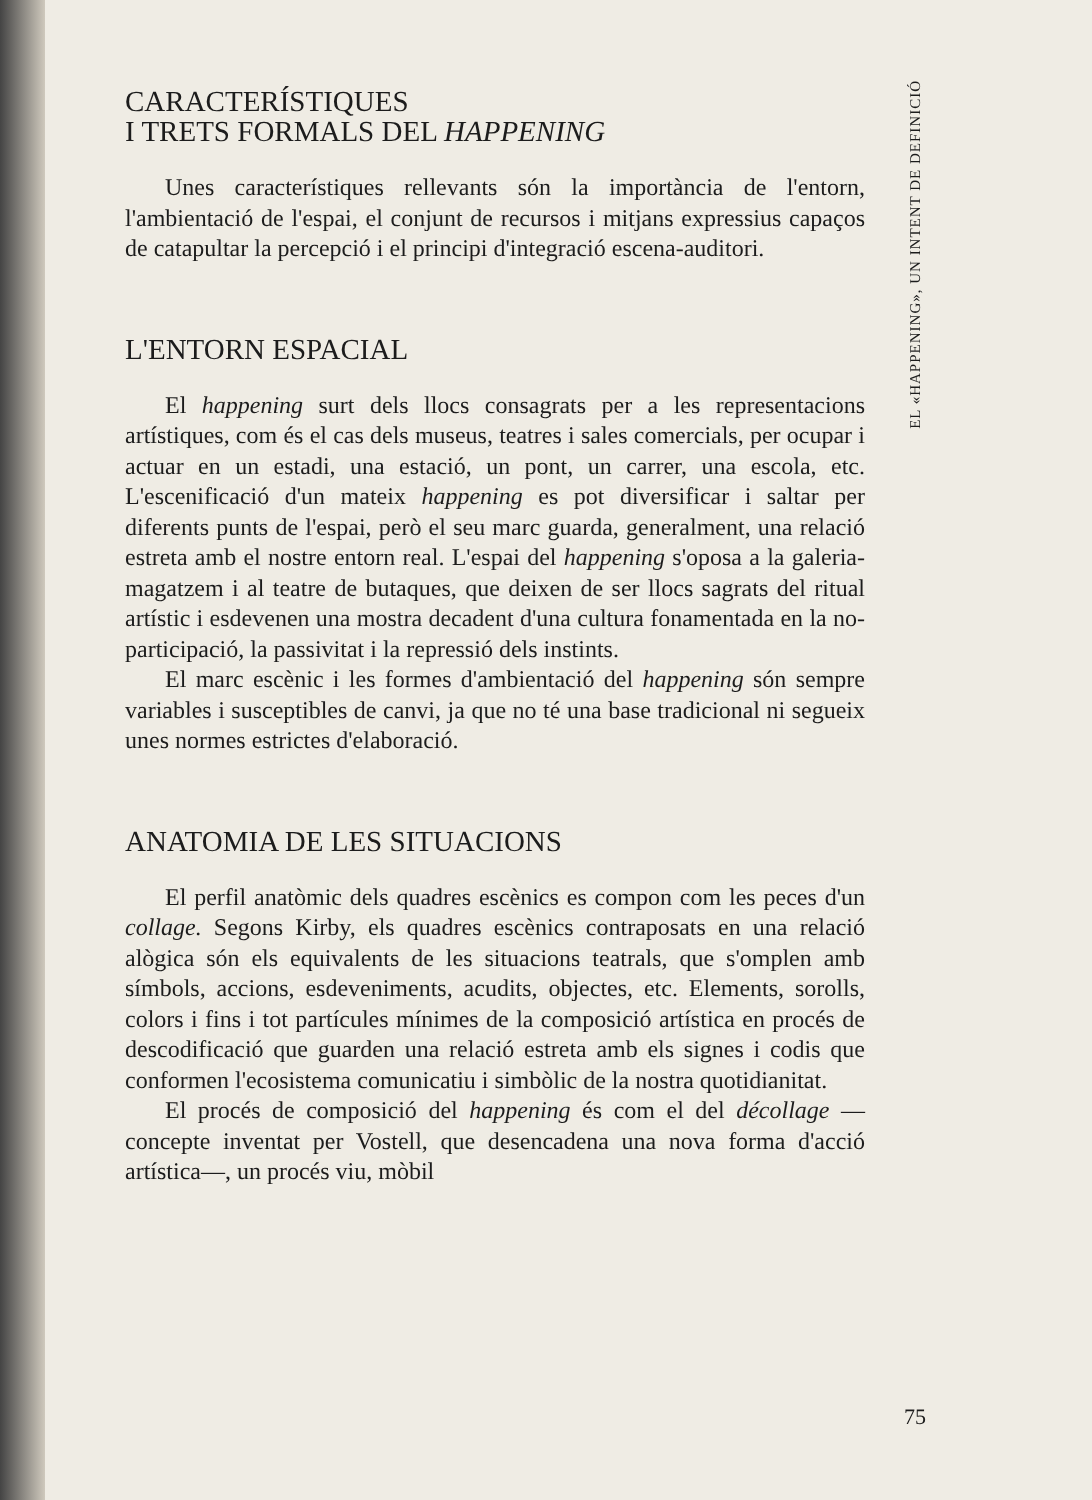CARACTERÍSTIQUES
I TRETS FORMALS DEL HAPPENING
Unes característiques rellevants són la importància de l'entorn, l'ambientació de l'espai, el conjunt de recursos i mitjans expressius capaços de catapultar la percepció i el principi d'integració escena-auditori.
L'ENTORN ESPACIAL
El happening surt dels llocs consagrats per a les representacions artístiques, com és el cas dels museus, teatres i sales comercials, per ocupar i actuar en un estadi, una estació, un pont, un carrer, una escola, etc. L'escenificació d'un mateix happening es pot diversificar i saltar per diferents punts de l'espai, però el seu marc guarda, generalment, una relació estreta amb el nostre entorn real. L'espai del happening s'oposa a la galeria-magatzem i al teatre de butaques, que deixen de ser llocs sagrats del ritual artístic i esdevenen una mostra decadent d'una cultura fonamentada en la no-participació, la passivitat i la repressió dels instints.
El marc escènic i les formes d'ambientació del happening són sempre variables i susceptibles de canvi, ja que no té una base tradicional ni segueix unes normes estrictes d'elaboració.
ANATOMIA DE LES SITUACIONS
El perfil anatòmic dels quadres escènics es compon com les peces d'un collage. Segons Kirby, els quadres escènics contraposats en una relació alògica són els equivalents de les situacions teatrals, que s'omplen amb símbols, accions, esdeveniments, acudits, objectes, etc. Elements, sorolls, colors i fins i tot partícules mínimes de la composició artística en procés de descodificació que guarden una relació estreta amb els signes i codis que conformen l'ecosistema comunicatiu i simbòlic de la nostra quotidianitat.
El procés de composició del happening és com el del décollage —concepte inventat per Vostell, que desencadena una nova forma d'acció artística—, un procés viu, mòbil
EL «HAPPENING», UN INTENT DE DEFINICIÓ
75